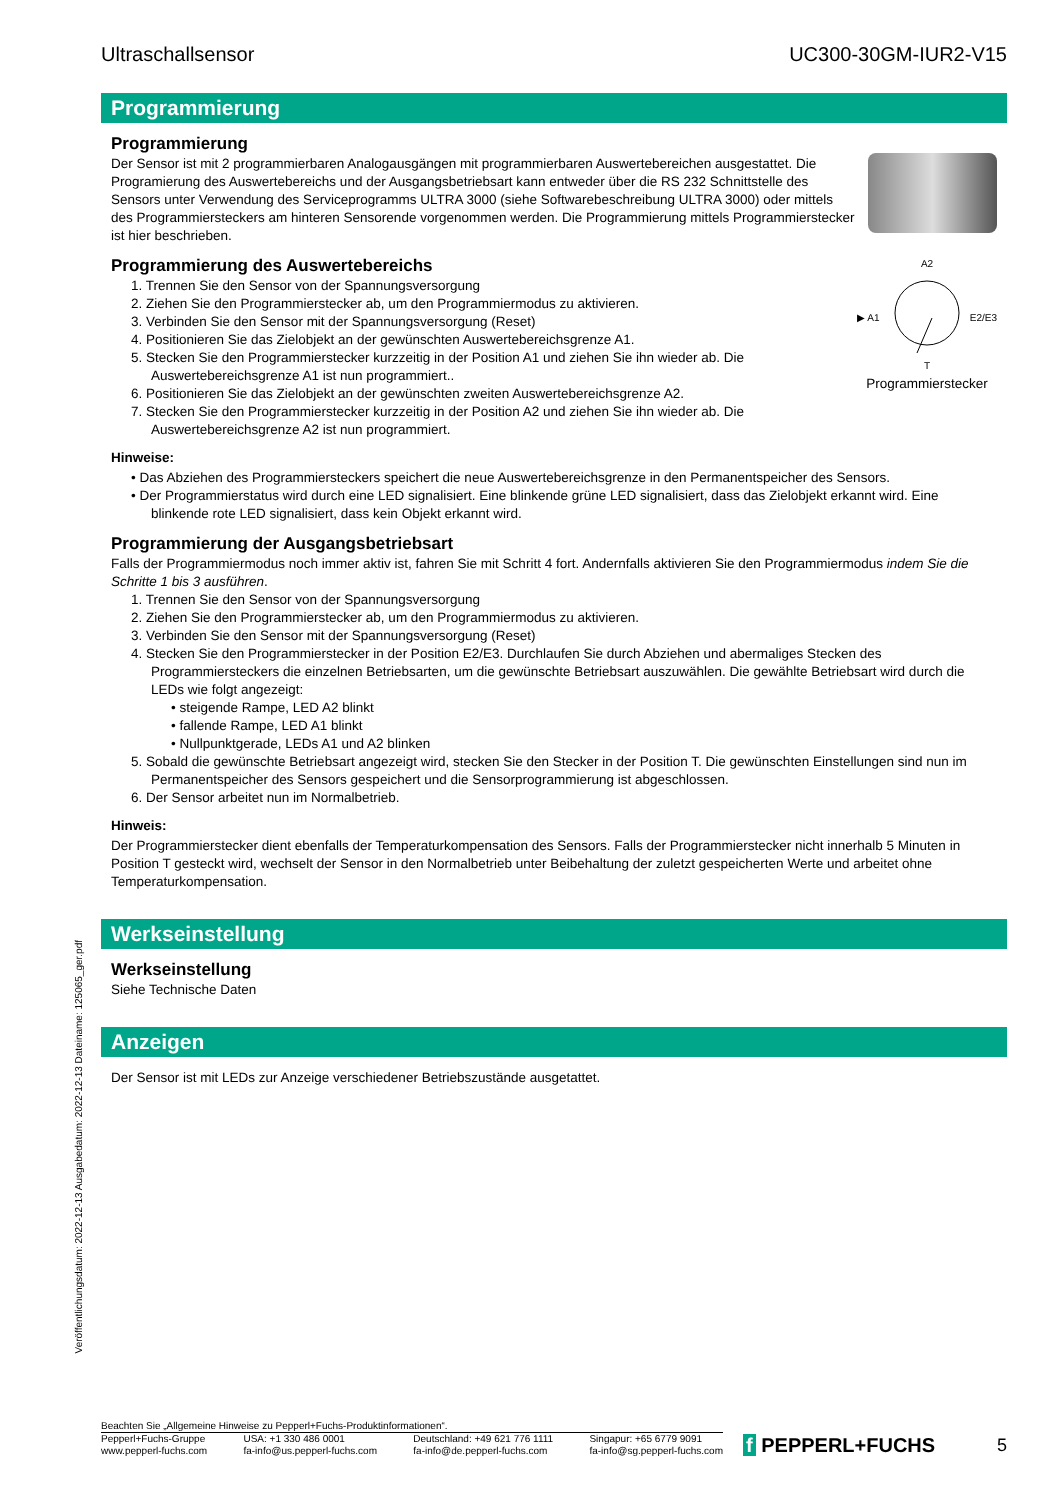Veröffentlichungsdatum: 2022-12-13 Ausgabedatum: 2022-12-13 Dateiname: 125065_ger.pdf
Ultraschallsensor UC300-30GM-IUR2-V15
Programmierung
Programmierung
Der Sensor ist mit 2 programmierbaren Analogausgängen mit programmierbaren Auswertebereichen ausgestattet. Die Programierung des Auswertebereichs und der Ausgangsbetriebsart kann entweder über die RS 232 Schnittstelle des Sensors unter Verwendung des Serviceprogramms ULTRA 3000 (siehe Softwarebeschreibung ULTRA 3000) oder mittels des Programmiersteckers am hinteren Sensorende vorgenommen werden. Die Programmierung mittels Programmierstecker ist hier beschrieben.
Programmierung des Auswertebereichs
1. Trennen Sie den Sensor von der Spannungsversorgung
2. Ziehen Sie den Programmierstecker ab, um den Programmiermodus zu aktivieren.
3. Verbinden Sie den Sensor mit der Spannungsversorgung (Reset)
4. Positionieren Sie das Zielobjekt an der gewünschten Auswertebereichsgrenze A1.
5. Stecken Sie den Programmierstecker kurzzeitig in der Position A1 und ziehen Sie ihn wieder ab. Die Auswertebereichsgrenze A1 ist nun programmiert..
6. Positionieren Sie das Zielobjekt an der gewünschten zweiten Auswertebereichsgrenze A2.
7. Stecken Sie den Programmierstecker kurzzeitig in der Position A2 und ziehen Sie ihn wieder ab. Die Auswertebereichsgrenze A2 ist nun programmiert.
A2
▶ A1 E2/E3
T
Programmierstecker
Hinweise:
• Das Abziehen des Programmiersteckers speichert die neue Auswertebereichsgrenze in den Permanentspeicher des Sensors.
• Der Programmierstatus wird durch eine LED signalisiert. Eine blinkende grüne LED signalisiert, dass das Zielobjekt erkannt wird. Eine blinkende rote LED signalisiert, dass kein Objekt erkannt wird.
Programmierung der Ausgangsbetriebsart
Falls der Programmiermodus noch immer aktiv ist, fahren Sie mit Schritt 4 fort. Andernfalls aktivieren Sie den Programmiermodus indem Sie die Schritte 1 bis 3 ausführen.
1. Trennen Sie den Sensor von der Spannungsversorgung
2. Ziehen Sie den Programmierstecker ab, um den Programmiermodus zu aktivieren.
3. Verbinden Sie den Sensor mit der Spannungsversorgung (Reset)
4. Stecken Sie den Programmierstecker in der Position E2/E3. Durchlaufen Sie durch Abziehen und abermaliges Stecken des Programmiersteckers die einzelnen Betriebsarten, um die gewünschte Betriebsart auszuwählen. Die gewählte Betriebsart wird durch die LEDs wie folgt angezeigt:
• steigende Rampe, LED A2 blinkt
• fallende Rampe, LED A1 blinkt
• Nullpunktgerade, LEDs A1 und A2 blinken
5. Sobald die gewünschte Betriebsart angezeigt wird, stecken Sie den Stecker in der Position T. Die gewünschten Einstellungen sind nun im Permanentspeicher des Sensors gespeichert und die Sensorprogrammierung ist abgeschlossen.
6. Der Sensor arbeitet nun im Normalbetrieb.
Hinweis:
Der Programmierstecker dient ebenfalls der Temperaturkompensation des Sensors. Falls der Programmierstecker nicht innerhalb 5 Minuten in Position T gesteckt wird, wechselt der Sensor in den Normalbetrieb unter Beibehaltung der zuletzt gespeicherten Werte und arbeitet ohne Temperaturkompensation.
Werkseinstellung
Werkseinstellung
Siehe Technische Daten
Anzeigen
Der Sensor ist mit LEDs zur Anzeige verschiedener Betriebszustände ausgetattet.
Beachten Sie „Allgemeine Hinweise zu Pepperl+Fuchs-Produktinformationen“.
Pepperl+Fuchs-Gruppe
www.pepperl-fuchs.com USA: +1 330 486 0001
fa-info@us.pepperl-fuchs.com Deutschland: +49 621 776 1111
fa-info@de.pepperl-fuchs.com Singapur: +65 6779 9091
fa-info@sg.pepperl-fuchs.com
f PEPPERL+FUCHS 5